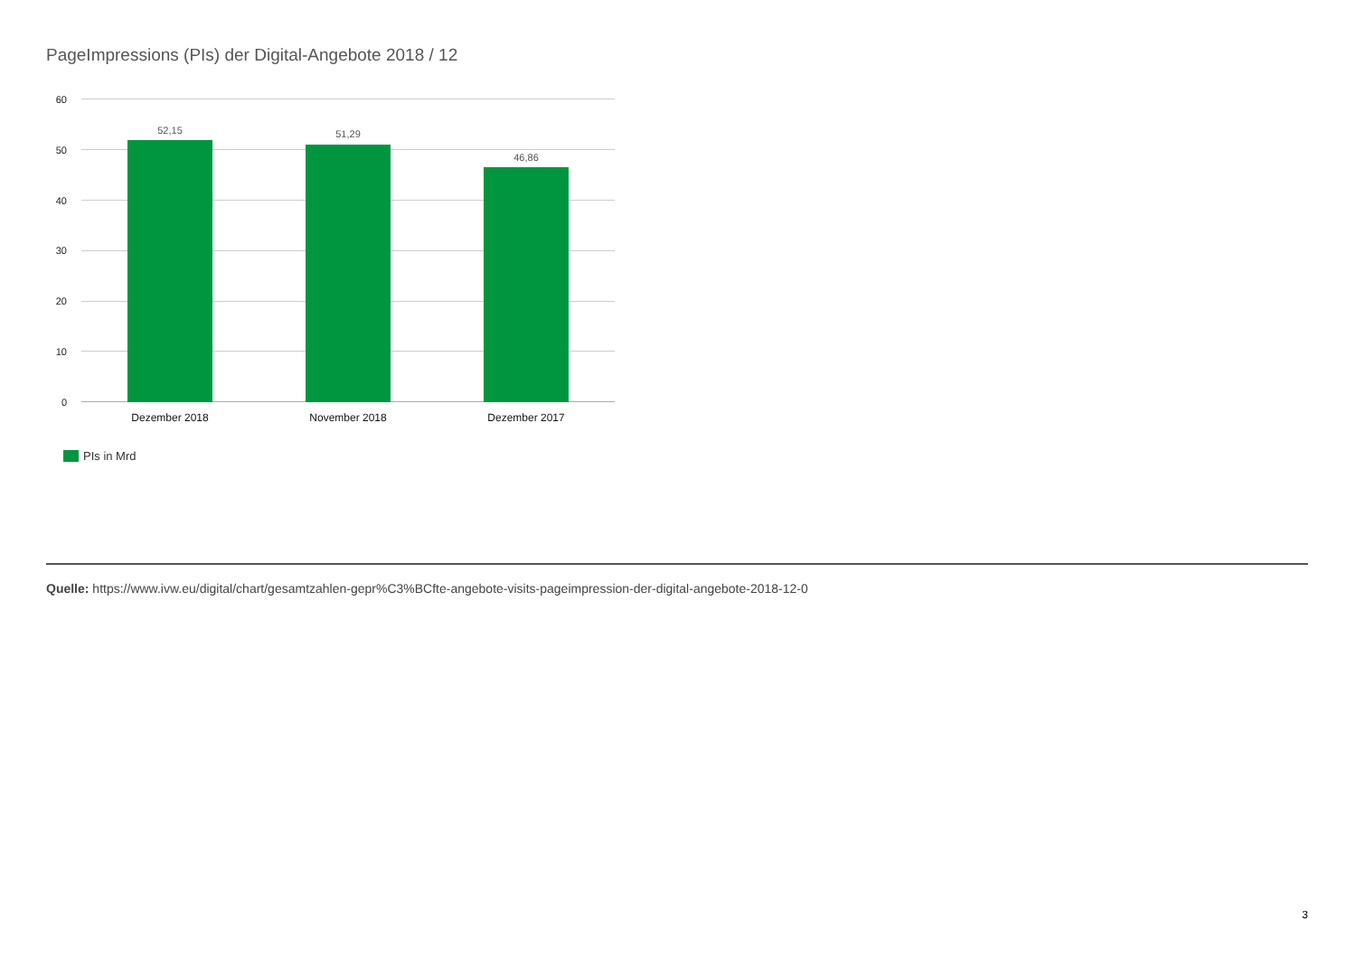PageImpressions (PIs) der Digital-Angebote 2018 / 12
60
50
40
30
20
10
0
52,15 51,29
46,86
Dezember 2018 November 2018 Dezember 2017
PIs in Mrd
Quelle: https://www.ivw.eu/digital/chart/gesamtzahlen-gepr%C3%BCfte-angebote-visits-pageimpression-der-digital-angebote-2018-12-0
3